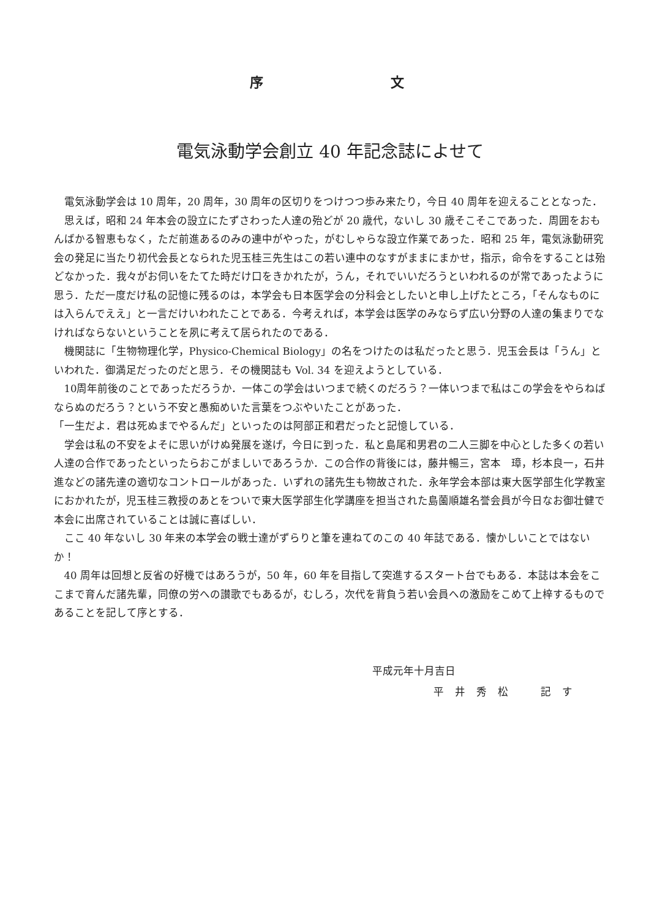序 文
電気泳動学会創立 40 年記念誌によせて
電気泳動学会は 10 周年，20 周年，30 周年の区切りをつけつつ歩み来たり，今日 40 周年を迎えることとなった．
思えば，昭和 24 年本会の設立にたずさわった人達の殆どが 20 歳代，ないし 30 歳そこそこであった．周囲をおもんばかる智恵もなく，ただ前進あるのみの連中がやった，がむしゃらな設立作業であった．昭和 25 年，電気泳動研究会の発足に当たり初代会長となられた児玉桂三先生はこの若い連中のなすがままにまかせ，指示，命令をすることは殆どなかった．我々がお伺いをたてた時だけ口をきかれたが，うん，それでいいだろうといわれるのが常であったように思う．ただ一度だけ私の記憶に残るのは，本学会も日本医学会の分科会としたいと申し上げたところ，「そんなものには入らんでええ」と一言だけいわれたことである．今考えれば，本学会は医学のみならず広い分野の人達の集まりでなければならないということを夙に考えて居られたのである．
機関誌に「生物物理化学，Physico-Chemical Biology」の名をつけたのは私だったと思う．児玉会長は「うん」といわれた．御満足だったのだと思う．その機関誌も Vol. 34 を迎えようとしている．
10周年前後のことであっただろうか．一体この学会はいつまで続くのだろう？一体いつまで私はこの学会をやらねばならぬのだろう？という不安と愚痴めいた言葉をつぶやいたことがあった．
「一生だよ．君は死ぬまでやるんだ」といったのは阿部正和君だったと記憶している．
学会は私の不安をよそに思いがけぬ発展を遂げ，今日に到った．私と島尾和男君の二人三脚を中心とした多くの若い人達の合作であったといったらおこがましいであろうか．この合作の背後には，藤井暢三，宮本　璋，杉本良一，石井　進などの諸先達の適切なコントロールがあった．いずれの諸先生も物故された．永年学会本部は東大医学部生化学教室におかれたが，児玉桂三教授のあとをついで東大医学部生化学講座を担当された島薗順雄名誉会員が今日なお御壮健で本会に出席されていることは誠に喜ばしい．
ここ 40 年ないし 30 年来の本学会の戦士達がずらりと筆を連ねてのこの 40 年誌である．懐かしいことではないか！
40 周年は回想と反省の好機ではあろうが，50 年，60 年を目指して突進するスタート台でもある．本誌は本会をここまで育んだ諸先輩，同僚の労への讃歌でもあるが，むしろ，次代を背負う若い会員への激励をこめて上梓するものであることを記して序とする．
平成元年十月吉日
平井秀松　記す